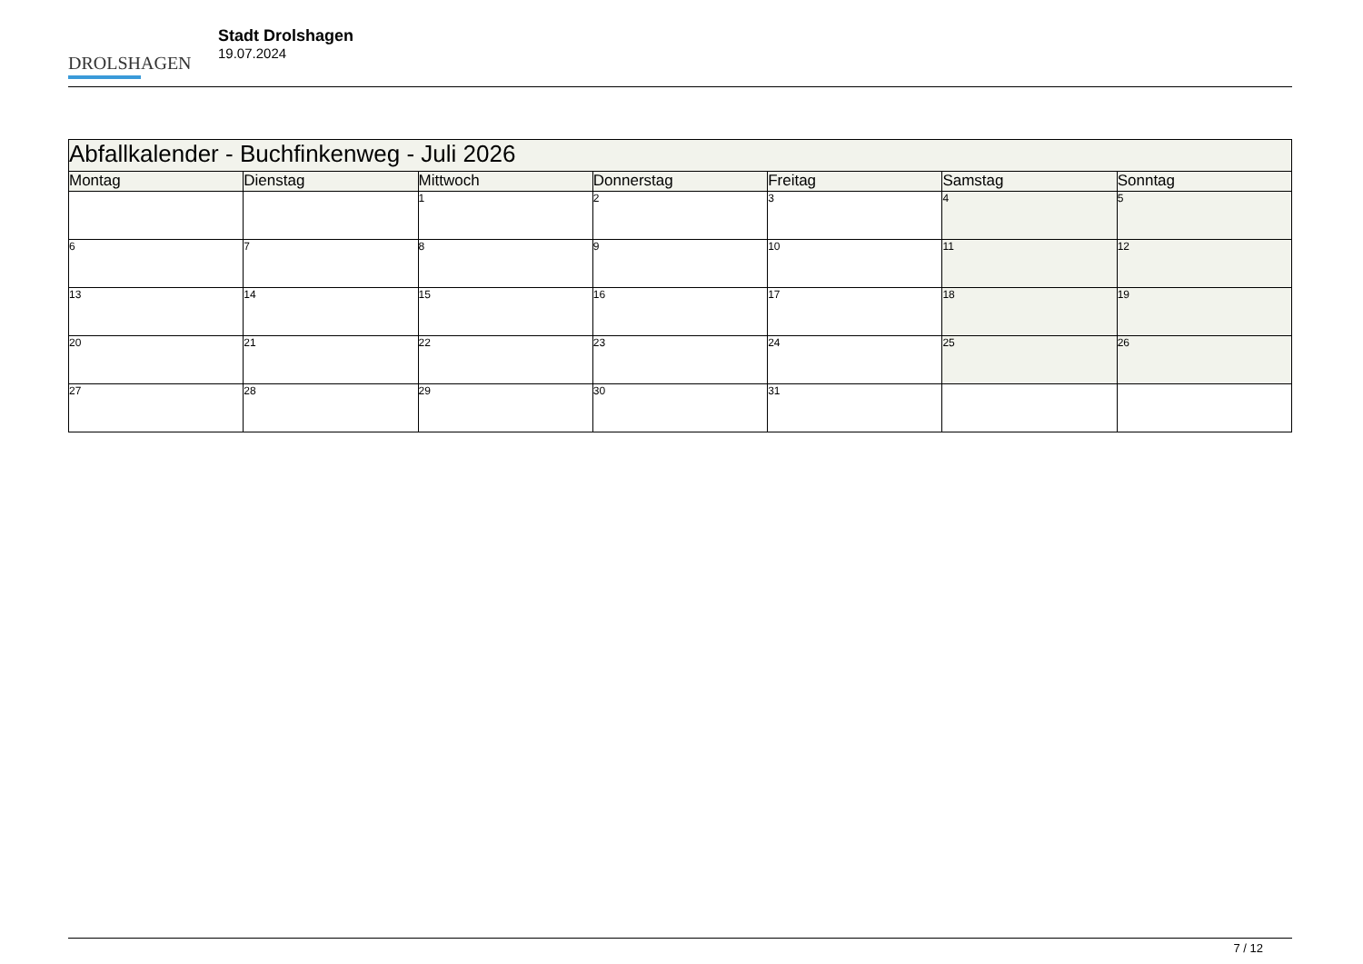DROLSHAGEN
Stadt Drolshagen
19.07.2024
| Abfallkalender - Buchfinkenweg - Juli 2026 | | | | | | |
| Montag | Dienstag | Mittwoch | Donnerstag | Freitag | Samstag | Sonntag |
| | | 1 | 2 | 3 | 4 | 5 |
| 6 | 7 | 8 | 9 | 10 | 11 | 12 |
| 13 | 14 | 15 | 16 | 17 | 18 | 19 |
| 20 | 21 | 22 | 23 | 24 | 25 | 26 |
| 27 | 28 | 29 | 30 | 31 | | |
7 / 12